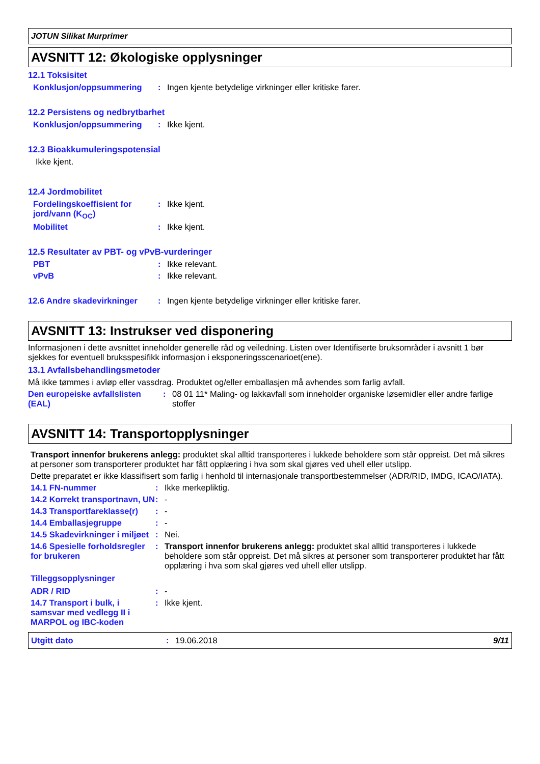JOTUN Silikat Murprimer
AVSNITT 12: Økologiske opplysninger
12.1 Toksisitet
Konklusjon/oppsummering : Ingen kjente betydelige virkninger eller kritiske farer.
12.2 Persistens og nedbrytbarhet
Konklusjon/oppsummering : Ikke kjent.
12.3 Bioakkumuleringspotensial
Ikke kjent.
12.4 Jordmobilitet
Fordelingskoeffisient for jord/vann (K<sub>OC</sub>)
: Ikke kjent.
Mobilitet : Ikke kjent.
12.5 Resultater av PBT- og vPvB-vurderinger
PBT : Ikke relevant.
vPvB : Ikke relevant.
12.6 Andre skadevirkninger
: Ingen kjente betydelige virkninger eller kritiske farer.
AVSNITT 13: Instrukser ved disponering
Informasjonen i dette avsnittet inneholder generelle råd og veiledning. Listen over Identifiserte bruksområder i avsnitt 1 bør sjekkes for eventuell bruksspesifikk informasjon i eksponeringsscenarioet(ene).
13.1 Avfallsbehandlingsmetoder
Må ikke tømmes i avløp eller vassdrag. Produktet og/eller emballasjen må avhendes som farlig avfall.
Den europeiske avfallslisten (EAL)
: 08 01 11* Maling- og lakkavfall som inneholder organiske løsemidler eller andre farlige stoffer
AVSNITT 14: Transportopplysninger
Transport innenfor brukerens anlegg: produktet skal alltid transporteres i lukkede beholdere som står oppreist. Det må sikres at personer som transporterer produktet har fått opplæring i hva som skal gjøres ved uhell eller utslipp.
Dette preparatet er ikke klassifisert som farlig i henhold til internasjonale transportbestemmelser (ADR/RID, IMDG, ICAO/IATA).
14.1 FN-nummer : Ikke merkepliktig.
14.2 Korrekt transportnavn, UN
: -
14.3 Transportfareklasse(r)
: -
14.4 Emballasjegruppe : -
14.5 Skadevirkninger i miljøet
: Nei.
14.6 Spesielle forholdsregler for brukeren
: Transport innenfor brukerens anlegg: produktet skal alltid transporteres i lukkede beholdere som står oppreist. Det må sikres at personer som transporterer produktet har fått opplæring i hva som skal gjøres ved uhell eller utslipp.
Tilleggsopplysninger
ADR / RID : -
14.7 Transport i bulk, i samsvar med vedlegg II i MARPOL og IBC-koden
: Ikke kjent.
Utgitt dato : 19.06.2018 9/11